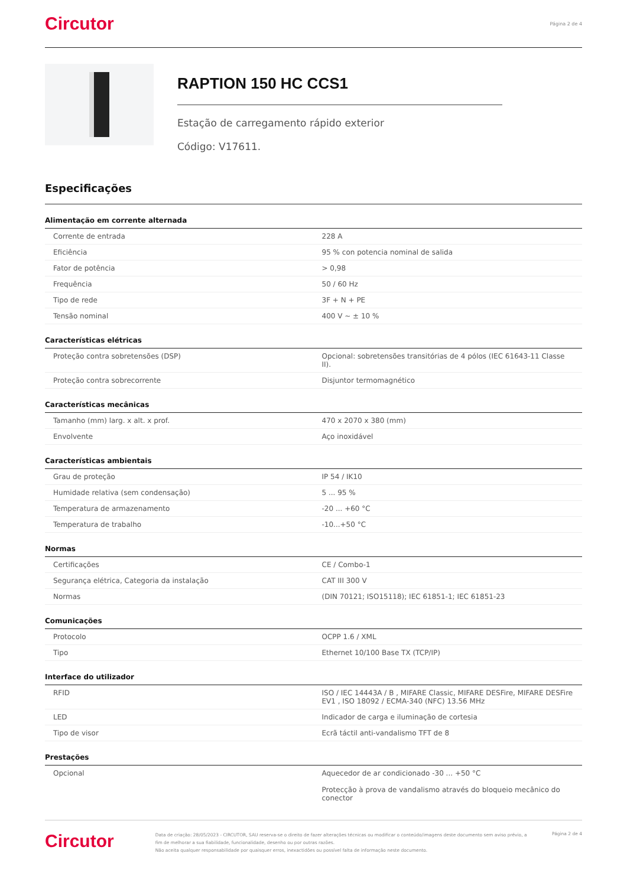Circutor
Página 2 de 4
RAPTION 150 HC CCS1
Estação de carregamento rápido exterior
Código: V17611.
Especificações
Alimentação em corrente alternada
| Corrente de entrada | 228 A |
| Eficiência | 95 % con potencia nominal de salida |
| Fator de potência | > 0,98 |
| Frequência | 50 / 60 Hz |
| Tipo de rede | 3F + N + PE |
| Tensão nominal | 400 V ~ ± 10 % |
Características elétricas
| Proteção contra sobretensões (DSP) | Opcional: sobretensões transitórias de 4 pólos (IEC 61643-11 Classe II). |
| Proteção contra sobrecorrente | Disjuntor termomagnético |
Características mecânicas
| Tamanho (mm) larg. x alt. x prof. | 470 x 2070 x 380 (mm) |
| Envolvente | Aço inoxidável |
Características ambientais
| Grau de proteção | IP 54 / IK10 |
| Humidade relativa (sem condensação) | 5 ... 95 % |
| Temperatura de armazenamento | -20 ... +60 °C |
| Temperatura de trabalho | -10...+50 °C |
Normas
| Certificações | CE / Combo-1 |
| Segurança elétrica, Categoria da instalação | CAT III 300 V |
| Normas | (DIN 70121; ISO15118); IEC 61851-1; IEC 61851-23 |
Comunicações
| Protocolo | OCPP 1.6 / XML |
| Tipo | Ethernet 10/100 Base TX (TCP/IP) |
Interface do utilizador
| RFID | ISO / IEC 14443A / B , MIFARE Classic, MIFARE DESFire, MIFARE DESFire EV1 , ISO 18092 / ECMA-340 (NFC) 13.56 MHz |
| LED | Indicador de carga e iluminação de cortesia |
| Tipo de visor | Ecrã táctil anti-vandalismo TFT de 8 |
Prestações
| Opcional | Aquecedor de ar condicionado -30 ... +50 °C Protecção à prova de vandalismo através do bloqueio mecânico do conector |
Circutor
Data de criação: 28/05/2023 - CIRCUTOR, SAU reserva-se o direito de fazer alterações técnicas ou modificar o conteúdo/imagens deste documento sem aviso prévio, a fim de melhorar a sua fiabilidade, funcionalidade, desenho ou por outras razões.
Não aceita qualquer responsabilidade por quaisquer erros, inexactidões ou possível falta de informação neste documento.
Página 2 de 4